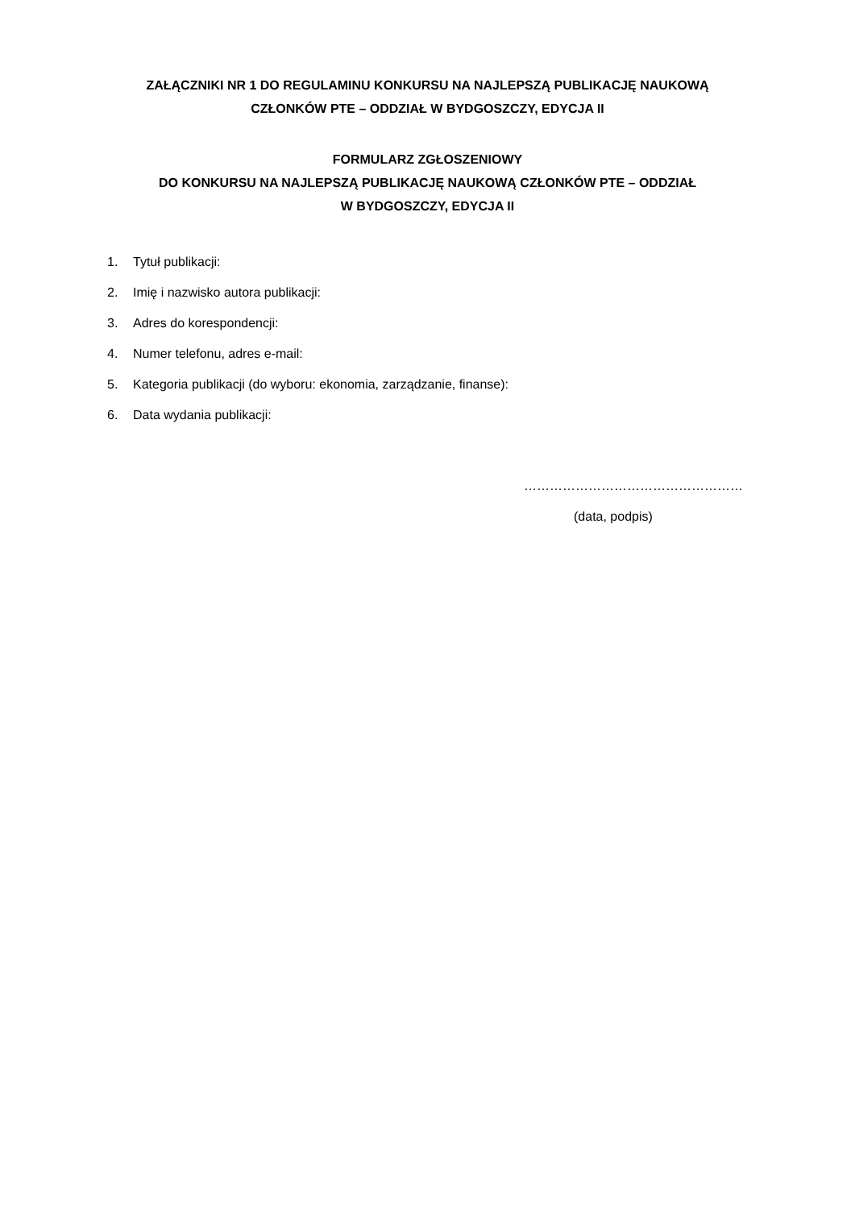ZAŁĄCZNIKI NR 1 DO REGULAMINU KONKURSU NA NAJLEPSZĄ PUBLIKACJĘ NAUKOWĄ
CZŁONKÓW PTE – ODDZIAŁ W BYDGOSZCZY, EDYCJA II
FORMULARZ ZGŁOSZENIOWY
DO KONKURSU NA NAJLEPSZĄ PUBLIKACJĘ NAUKOWĄ CZŁONKÓW PTE – ODDZIAŁ
W BYDGOSZCZY, EDYCJA II
1. Tytuł publikacji:
2. Imię i nazwisko autora publikacji:
3. Adres do korespondencji:
4. Numer telefonu, adres e-mail:
5. Kategoria publikacji (do wyboru: ekonomia, zarządzanie, finanse):
6. Data wydania publikacji:
……………………………………………
(data, podpis)